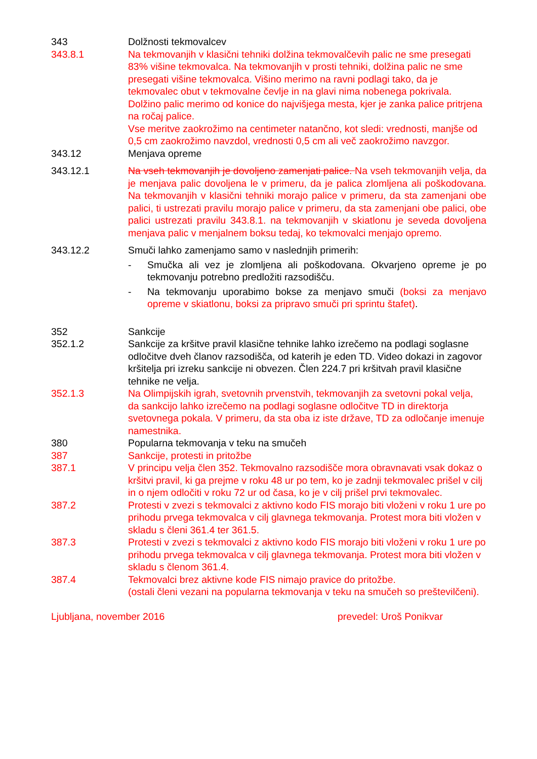343 Dolžnosti tekmovalcev
343.8.1 Na tekmovanjih v klasični tehniki dolžina tekmovalčevih palic ne sme presegati 83% višine tekmovalca. Na tekmovanjih v prosti tehniki, dolžina palic ne sme presegati višine tekmovalca. Višino merimo na ravni podlagi tako, da je tekmovalec obut v tekmovalne čevlje in na glavi nima nobenega pokrivala.
Dolžino palic merimo od konice do najvišjega mesta, kjer je zanka palice pritrjena na ročaj palice.
Vse meritve zaokrožimo na centimeter natančno, kot sledi: vrednosti, manjše od 0,5 cm zaokrožimo navzdol, vrednosti 0,5 cm ali več zaokrožimo navzgor.
343.12 Menjava opreme
343.12.1 Na vseh tekmovanjih je dovoljeno zamenjati palice. Na vseh tekmovanjih velja, da je menjava palic dovoljena le v primeru, da je palica zlomljena ali poškodovana. Na tekmovanjih v klasični tehniki morajo palice v primeru, da sta zamenjani obe palici, ti ustrezati pravilu morajo palice v primeru, da sta zamenjani obe palici, obe palici ustrezati pravilu 343.8.1. na tekmovanjih v skiatlonu je seveda dovoljena menjava palic v menjalnem boksu tedaj, ko tekmovalci menjajo opremo.
343.12.2 Smuči lahko zamenjamo samo v naslednjih primerih:
- Smučka ali vez je zlomljena ali poškodovana. Okvarjeno opreme je po tekmovanju potrebno predložiti razsodišču.
- Na tekmovanju uporabimo bokse za menjavo smuči (boksi za menjavo opreme v skiatlonu, boksi za pripravo smuči pri sprintu štafet).
352 Sankcije
352.1.2 Sankcije za kršitve pravil klasične tehnike lahko izrečemo na podlagi soglasne odločitve dveh članov razsodišča, od katerih je eden TD. Video dokazi in zagovor kršitelja pri izreku sankcije ni obvezen. Člen 224.7 pri kršitvah pravil klasične tehnike ne velja.
352.1.3 Na Olimpijskih igrah, svetovnih prvenstvih, tekmovanjih za svetovni pokal velja, da sankcijo lahko izrečemo na podlagi soglasne odločitve TD in direktorja svetovnega pokala. V primeru, da sta oba iz iste države, TD za odločanje imenuje namestnika.
380 Popularna tekmovanja v teku na smučeh
387 Sankcije, protesti in pritožbe
387.1 V principu velja člen 352. Tekmovalno razsodišče mora obravnavati vsak dokaz o kršitvi pravil, ki ga prejme v roku 48 ur po tem, ko je zadnji tekmovalec prišel v cilj in o njem odločiti v roku 72 ur od časa, ko je v cilj prišel prvi tekmovalec.
387.2 Protesti v zvezi s tekmovalci z aktivno kodo FIS morajo biti vloženi v roku 1 ure po prihodu prvega tekmovalca v cilj glavnega tekmovanja. Protest mora biti vložen v skladu s členi 361.4 ter 361.5.
387.3 Protesti v zvezi s tekmovalci z aktivno kodo FIS morajo biti vloženi v roku 1 ure po prihodu prvega tekmovalca v cilj glavnega tekmovanja. Protest mora biti vložen v skladu s členom 361.4.
387.4 Tekmovalci brez aktivne kode FIS nimajo pravice do pritožbe.
(ostali členi vezani na popularna tekmovanja v teku na smučeh so preštevilčeni).
Ljubljana, november 2016 prevedel: Uroš Ponikvar